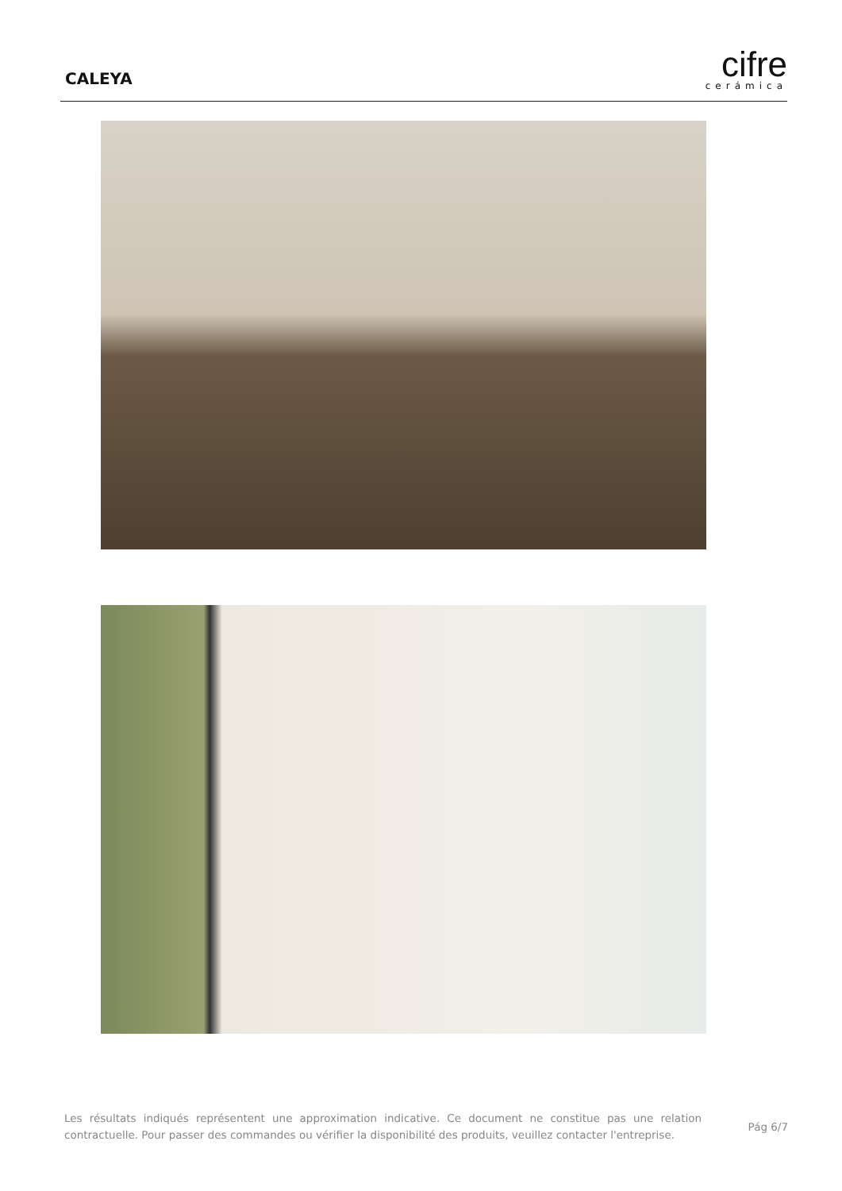CALEYA
cifre
cerámica
Les résultats indiqués représentent une approximation indicative. Ce document ne constitue pas une relation contractuelle. Pour passer des commandes ou vérifier la disponibilité des produits, veuillez contacter l'entreprise.
Pág 6/7